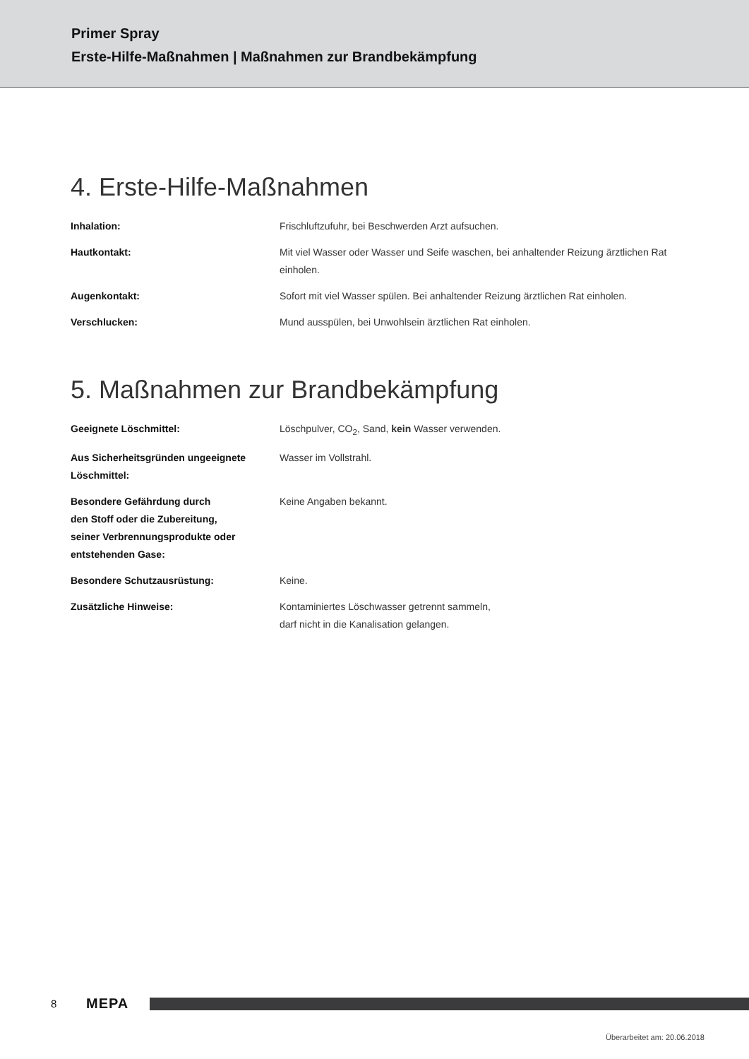Primer Spray
Erste-Hilfe-Maßnahmen | Maßnahmen zur Brandbekämpfung
4. Erste-Hilfe-Maßnahmen
| Inhalation: | Frischluftzufuhr, bei Beschwerden Arzt aufsuchen. |
| Hautkontakt: | Mit viel Wasser oder Wasser und Seife waschen, bei anhaltender Reizung ärztlichen Rat einholen. |
| Augenkontakt: | Sofort mit viel Wasser spülen. Bei anhaltender Reizung ärztlichen Rat einholen. |
| Verschlucken: | Mund ausspülen, bei Unwohlsein ärztlichen Rat einholen. |
5. Maßnahmen zur Brandbekämpfung
| Geeignete Löschmittel: | Löschpulver, CO<sub>2</sub>, Sand, kein Wasser verwenden. |
| Aus Sicherheitsgründen ungeeignete Löschmittel: | Wasser im Vollstrahl. |
| Besondere Gefährdung durch den Stoff oder die Zubereitung, seiner Verbrennungsprodukte oder entstehenden Gase: | Keine Angaben bekannt. |
| Besondere Schutzausrüstung: | Keine. |
| Zusätzliche Hinweise: | Kontaminiertes Löschwasser getrennt sammeln, darf nicht in die Kanalisation gelangen. |
8 MEPA
Überarbeitet am: 20.06.2018